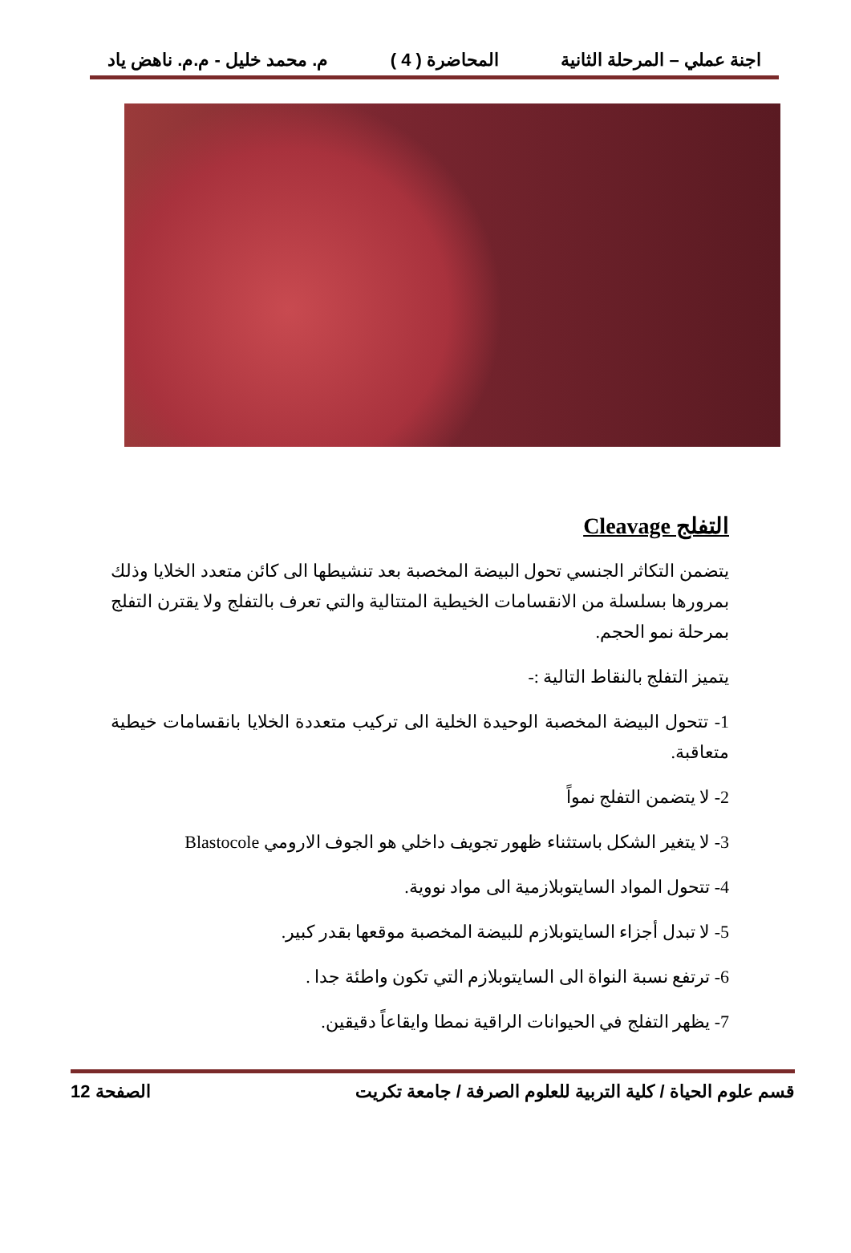اجنة عملي – المرحلة الثانية المحاضرة ( 4 ) م. محمد خليل - م.م. ناهض ياد
التفلج Cleavage
يتضمن التكاثر الجنسي تحول البيضة المخصبة بعد تنشيطها الى كائن متعدد الخلايا وذلك بمرورها بسلسلة من الانقسامات الخيطية المتتالية والتي تعرف بالتفلج ولا يقترن التفلج بمرحلة نمو الحجم.
يتميز التفلج بالنقاط التالية :-
1- تتحول البيضة المخصبة الوحيدة الخلية الى تركيب متعددة الخلايا بانقسامات خيطية متعاقبة.
2- لا يتضمن التفلج نمواً
3- لا يتغير الشكل باستثناء ظهور تجويف داخلي هو الجوف الارومي Blastocole
4- تتحول المواد السايتوبلازمية الى مواد نووية.
5- لا تبدل أجزاء السايتوبلازم للبيضة المخصبة موقعها بقدر كبير.
6- ترتفع نسبة النواة الى السايتوبلازم التي تكون واطئة جدا .
7- يظهر التفلج في الحيوانات الراقية نمطا وايقاعاً دقيقين.
قسم علوم الحياة / كلية التربية للعلوم الصرفة / جامعة تكريت الصفحة 12